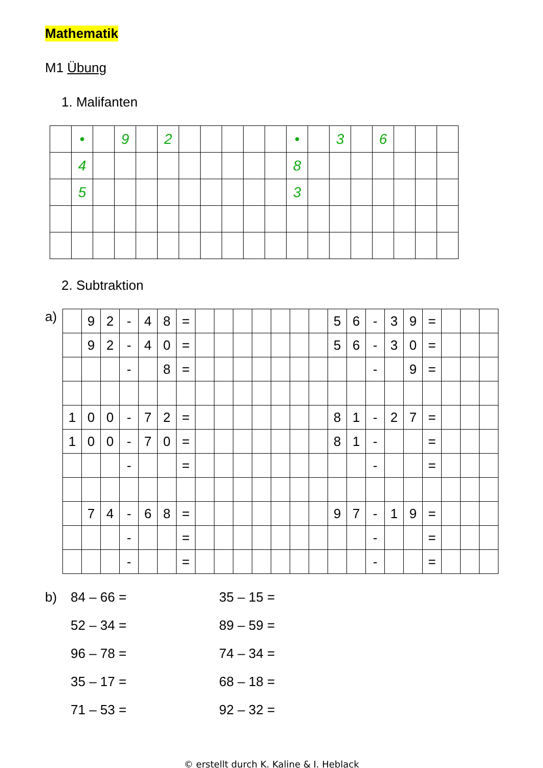Mathematik
M1 Übung
1. Malifanten
| | • | | 9 | | 2 | | | | | | • | | 3 | | 6 | | | |
| | 4 | | | | | | | | | | 8 | | | | | | | |
| | 5 | | | | | | | | | | 3 | | | | | | | |
2. Subtraktion
a)
| | 9 | 2 | - | 4 | 8 | = | | | | | | | | 5 | 6 | - | 3 | 9 | = | | | |
| | 9 | 2 | - | 4 | 0 | = | | | | | | | | 5 | 6 | - | 3 | 0 | = | | | |
| | | | - | | 8 | = | | | | | | | | | | - | | 9 | = | | | |
| 1 | 0 | 0 | - | 7 | 2 | = | | | | | | | | 8 | 1 | - | 2 | 7 | = | | | |
| 1 | 0 | 0 | - | 7 | 0 | = | | | | | | | | 8 | 1 | - | | | = | | | |
| | | | - | | | = | | | | | | | | | | - | | | = | | | |
| | 7 | 4 | - | 6 | 8 | = | | | | | | | | 9 | 7 | - | 1 | 9 | = | | | |
| | | | - | | | = | | | | | | | | | | - | | | = | | | |
| | | | - | | | = | | | | | | | | | | - | | | = | | | |
b) 84 – 66 =
35 – 15 =
52 – 34 =
89 – 59 =
96 – 78 =
74 – 34 =
35 – 17 =
68 – 18 =
71 – 53 =
92 – 32 =
© erstellt durch K. Kaline & I. Heblack